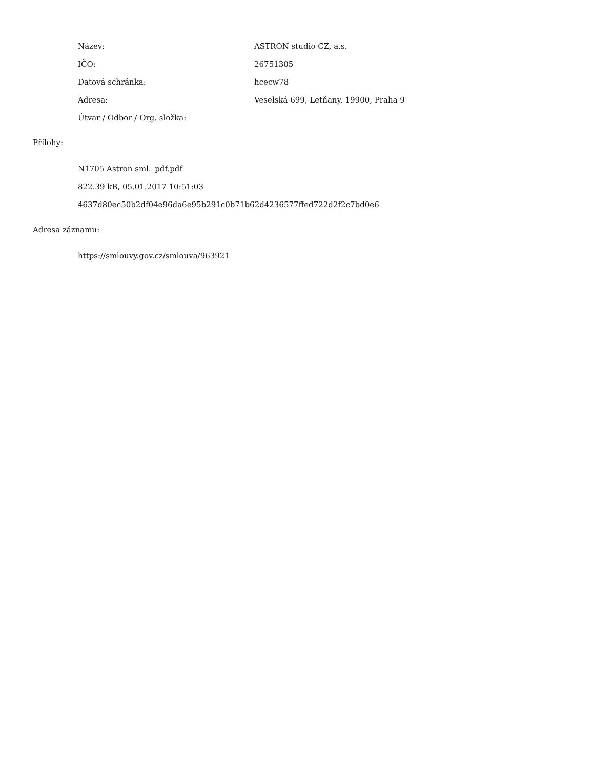| Název: | ASTRON studio CZ, a.s. |
| IČO: | 26751305 |
| Datová schránka: | hcecw78 |
| Adresa: | Veselská 699, Letňany, 19900, Praha 9 |
| Útvar / Odbor / Org. složka: | |
Přílohy:
N1705 Astron sml._pdf.pdf
822.39 kB, 05.01.2017 10:51:03
4637d80ec50b2df04e96da6e95b291c0b71b62d4236577ffed722d2f2c7bd0e6
Adresa záznamu:
https://smlouvy.gov.cz/smlouva/963921